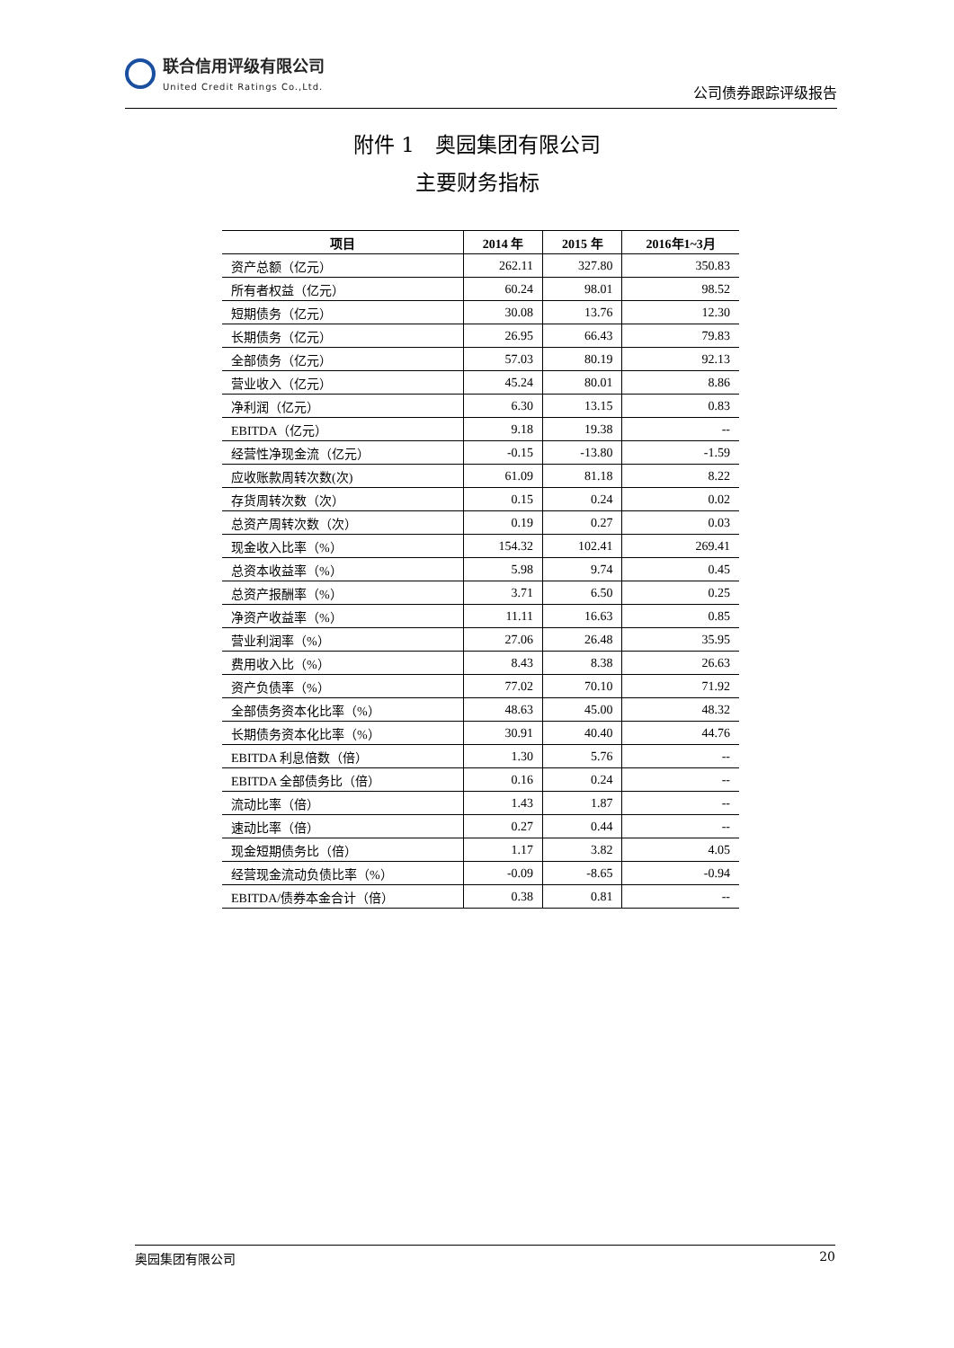联合信用评级有限公司
United Credit Ratings Co.,Ltd.
公司债券跟踪评级报告
附件 1　奥园集团有限公司
主要财务指标
| 项目 | 2014 年 | 2015 年 | 2016年1~3月 |
| --- | --- | --- | --- |
| 资产总额（亿元） | 262.11 | 327.80 | 350.83 |
| 所有者权益（亿元） | 60.24 | 98.01 | 98.52 |
| 短期债务（亿元） | 30.08 | 13.76 | 12.30 |
| 长期债务（亿元） | 26.95 | 66.43 | 79.83 |
| 全部债务（亿元） | 57.03 | 80.19 | 92.13 |
| 营业收入（亿元） | 45.24 | 80.01 | 8.86 |
| 净利润（亿元） | 6.30 | 13.15 | 0.83 |
| EBITDA（亿元） | 9.18 | 19.38 | -- |
| 经营性净现金流（亿元） | -0.15 | -13.80 | -1.59 |
| 应收账款周转次数(次) | 61.09 | 81.18 | 8.22 |
| 存货周转次数（次） | 0.15 | 0.24 | 0.02 |
| 总资产周转次数（次） | 0.19 | 0.27 | 0.03 |
| 现金收入比率（%） | 154.32 | 102.41 | 269.41 |
| 总资本收益率（%） | 5.98 | 9.74 | 0.45 |
| 总资产报酬率（%） | 3.71 | 6.50 | 0.25 |
| 净资产收益率（%） | 11.11 | 16.63 | 0.85 |
| 营业利润率（%） | 27.06 | 26.48 | 35.95 |
| 费用收入比（%） | 8.43 | 8.38 | 26.63 |
| 资产负债率（%） | 77.02 | 70.10 | 71.92 |
| 全部债务资本化比率（%） | 48.63 | 45.00 | 48.32 |
| 长期债务资本化比率（%） | 30.91 | 40.40 | 44.76 |
| EBITDA 利息倍数（倍） | 1.30 | 5.76 | -- |
| EBITDA 全部债务比（倍） | 0.16 | 0.24 | -- |
| 流动比率（倍） | 1.43 | 1.87 | -- |
| 速动比率（倍） | 0.27 | 0.44 | -- |
| 现金短期债务比（倍） | 1.17 | 3.82 | 4.05 |
| 经营现金流动负债比率（%） | -0.09 | -8.65 | -0.94 |
| EBITDA/债券本金合计（倍） | 0.38 | 0.81 | -- |
奥园集团有限公司 20